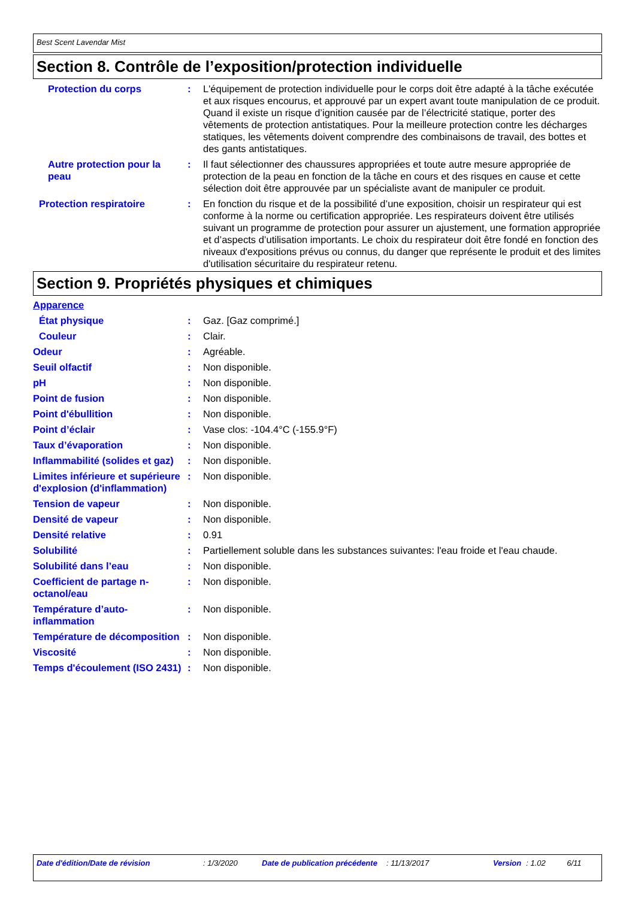Best Scent Lavendar Mist
Section 8. Contrôle de l’exposition/protection individuelle
Protection du corps : L'équipement de protection individuelle pour le corps doit être adapté à la tâche exécutée et aux risques encourus, et approuvé par un expert avant toute manipulation de ce produit. Quand il existe un risque d’ignition causée par de l’électricité statique, porter des vêtements de protection antistatiques. Pour la meilleure protection contre les décharges statiques, les vêtements doivent comprendre des combinaisons de travail, des bottes et des gants antistatiques.
Autre protection pour la peau
: Il faut sélectionner des chaussures appropriées et toute autre mesure appropriée de protection de la peau en fonction de la tâche en cours et des risques en cause et cette sélection doit être approuvée par un spécialiste avant de manipuler ce produit.
Protection respiratoire : En fonction du risque et de la possibilité d’une exposition, choisir un respirateur qui est conforme à la norme ou certification appropriée. Les respirateurs doivent être utilisés suivant un programme de protection pour assurer un ajustement, une formation appropriée et d’aspects d’utilisation importants. Le choix du respirateur doit être fondé en fonction des niveaux d'expositions prévus ou connus, du danger que représente le produit et des limites d'utilisation sécuritaire du respirateur retenu.
Section 9. Propriétés physiques et chimiques
Apparence
État physique : Gaz. [Gaz comprimé.]
Couleur : Clair.
Odeur : Agréable.
Seuil olfactif : Non disponible.
pH : Non disponible.
Point de fusion : Non disponible.
Point d'ébullition : Non disponible.
Point d’éclair : Vase clos: -104.4°C (-155.9°F)
Taux d’évaporation : Non disponible.
Inflammabilité (solides et gaz)
: Non disponible.
Limites inférieure et supérieure d'explosion (d'inflammation)
: Non disponible.
Tension de vapeur : Non disponible.
Densité de vapeur : Non disponible.
Densité relative : 0.91
Solubilité : Partiellement soluble dans les substances suivantes: l'eau froide et l'eau chaude.
Solubilité dans l’eau : Non disponible.
Coefficient de partage n-octanol/eau
: Non disponible.
Température d’auto-inflammation
: Non disponible.
Température de décomposition
: Non disponible.
Viscosité : Non disponible.
Temps d'écoulement (ISO 2431)
: Non disponible.
Date d'édition/Date de révision : 1/3/2020 Date de publication précédente
: 11/13/2017 Version : 1.02 6/11